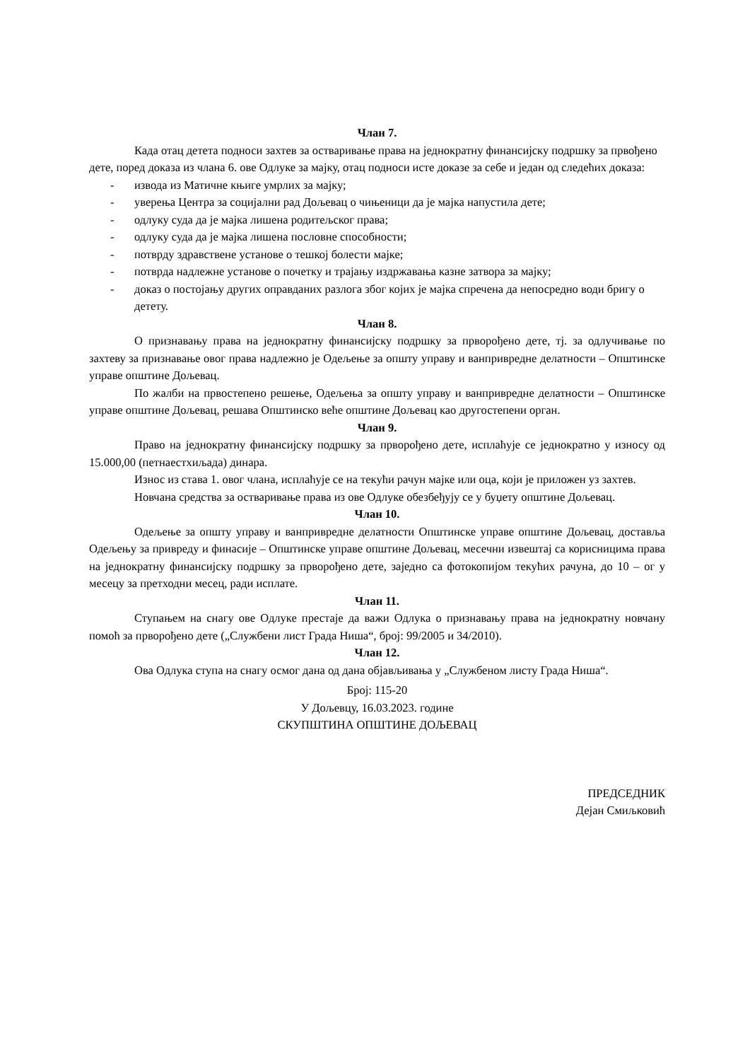Члан 7.
Када отац детета подноси захтев за остваривање права на једнократну финансијску подршку за првођено дете, поред доказа из члана 6. ове Одлуке за мајку, отац подноси исте доказе за себе и један од следећих доказа:
- извода из Матичне књиге умрлих за мајку;
- уверења Центра за социјални рад Дољевац о чињеници да је мајка напустила дете;
- одлуку суда да је мајка лишена родитељског права;
- одлуку суда да је мајка лишена пословне способности;
- потврду здравствене установе о тешкој болести мајке;
- потврда надлежне установе о почетку и трајању издржавања казне затвора за мајку;
- доказ о постојању других оправданих разлога због којих је мајка спречена да непосредно води бригу о детету.
Члан 8.
О признавању права на једнократну финансијску подршку за прворођено дете, тј. за одлучивање по захтеву за признавање овог права надлежно је Одељење за општу управу и ванпривредне делатности – Општинске управе општине Дољевац.
По жалби на првостепено решење, Одељења за општу управу и ванпривредне делатности – Општинске управе општине Дољевац, решава Општинско веће општине Дољевац као другостепени орган.
Члан 9.
Право на једнократну финансијску подршку за прворођено дете, исплаћује се једнократно у износу од 15.000,00 (петнаестхиљада) динара.
Износ из става 1. овог члана, исплаћује се на текући рачун мајке или оца, који је приложен уз захтев.
Новчана средства за остваривање права из ове Одлуке обезбеђују се у буџету општине Дољевац.
Члан 10.
Одељење за општу управу и ванпривредне делатности Општинске управе општине Дољевац, доставља Одељењу за привреду и финасије – Општинске управе општине Дољевац, месечни извештај са корисницима права на једнократну финансијску подршку за прворођено дете, заједно са фотокопијом текућих рачуна, до 10 – ог у месецу за претходни месец, ради исплате.
Члан 11.
Ступањем на снагу ове Одлуке престаје да важи Одлука о признавању права на једнократну новчану помоћ за прворођено дете („Службени лист Града Ниша“, број: 99/2005 и 34/2010).
Члан 12.
Ова Одлука ступа на снагу осмог дана од дана објављивања у „Службеном листу Града Ниша“.
Број: 115-20
У Дољевцу, 16.03.2023. године
СКУПШТИНА ОПШТИНЕ ДОЉЕВАЦ
ПРЕДСЕДНИК
Дејан Смиљковић